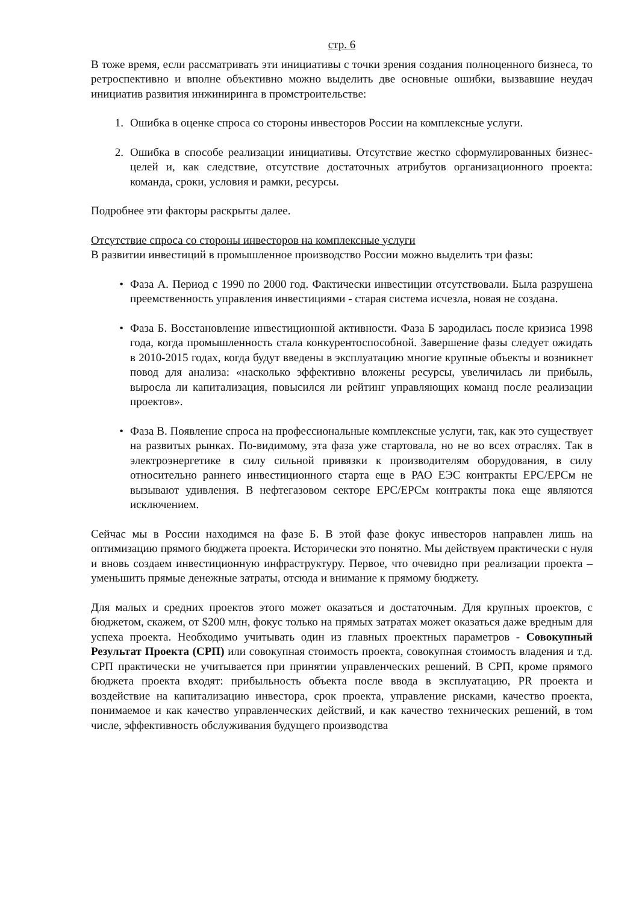стр. 6
В тоже время, если рассматривать эти инициативы с точки зрения создания полноценного бизнеса, то ретроспективно и вполне объективно можно выделить две основные ошибки, вызвавшие неудач инициатив развития инжиниринга в промстроительстве:
1. Ошибка в оценке спроса со стороны инвесторов России на комплексные услуги.
2. Ошибка в способе реализации инициативы. Отсутствие жестко сформулированных бизнес-целей и, как следствие, отсутствие достаточных атрибутов организационного проекта: команда, сроки, условия и рамки, ресурсы.
Подробнее эти факторы раскрыты далее.
Отсутствие спроса со стороны инвесторов на комплексные услуги
В развитии инвестиций в промышленное производство России можно выделить три фазы:
• Фаза А. Период с 1990 по 2000 год. Фактически инвестиции отсутствовали. Была разрушена преемственность управления инвестициями - старая система исчезла, новая не создана.
• Фаза Б. Восстановление инвестиционной активности. Фаза Б зародилась после кризиса 1998 года, когда промышленность стала конкурентоспособной. Завершение фазы следует ожидать в 2010-2015 годах, когда будут введены в эксплуатацию многие крупные объекты и возникнет повод для анализа: «насколько эффективно вложены ресурсы, увеличилась ли прибыль, выросла ли капитализация, повысился ли рейтинг управляющих команд после реализации проектов».
• Фаза В. Появление спроса на профессиональные комплексные услуги, так, как это существует на развитых рынках. По-видимому, эта фаза уже стартовала, но не во всех отраслях. Так в электроэнергетике в силу сильной привязки к производителям оборудования, в силу относительно раннего инвестиционного старта еще в РАО ЕЭС контракты EPC/EPCм не вызывают удивления. В нефтегазовом секторе EPC/EPCм контракты пока еще являются исключением.
Сейчас мы в России находимся на фазе Б. В этой фазе фокус инвесторов направлен лишь на оптимизацию прямого бюджета проекта. Исторически это понятно. Мы действуем практически с нуля и вновь создаем инвестиционную инфраструктуру. Первое, что очевидно при реализации проекта – уменьшить прямые денежные затраты, отсюда и внимание к прямому бюджету.
Для малых и средних проектов этого может оказаться и достаточным. Для крупных проектов, с бюджетом, скажем, от $200 млн, фокус только на прямых затратах может оказаться даже вредным для успеха проекта. Необходимо учитывать один из главных проектных параметров - Совокупный Результат Проекта (СРП) или совокупная стоимость проекта, совокупная стоимость владения и т.д. СРП практически не учитывается при принятии управленческих решений. В СРП, кроме прямого бюджета проекта входят: прибыльность объекта после ввода в эксплуатацию, PR проекта и воздействие на капитализацию инвестора, срок проекта, управление рисками, качество проекта, понимаемое и как качество управленческих действий, и как качество технических решений, в том числе, эффективность обслуживания будущего производства